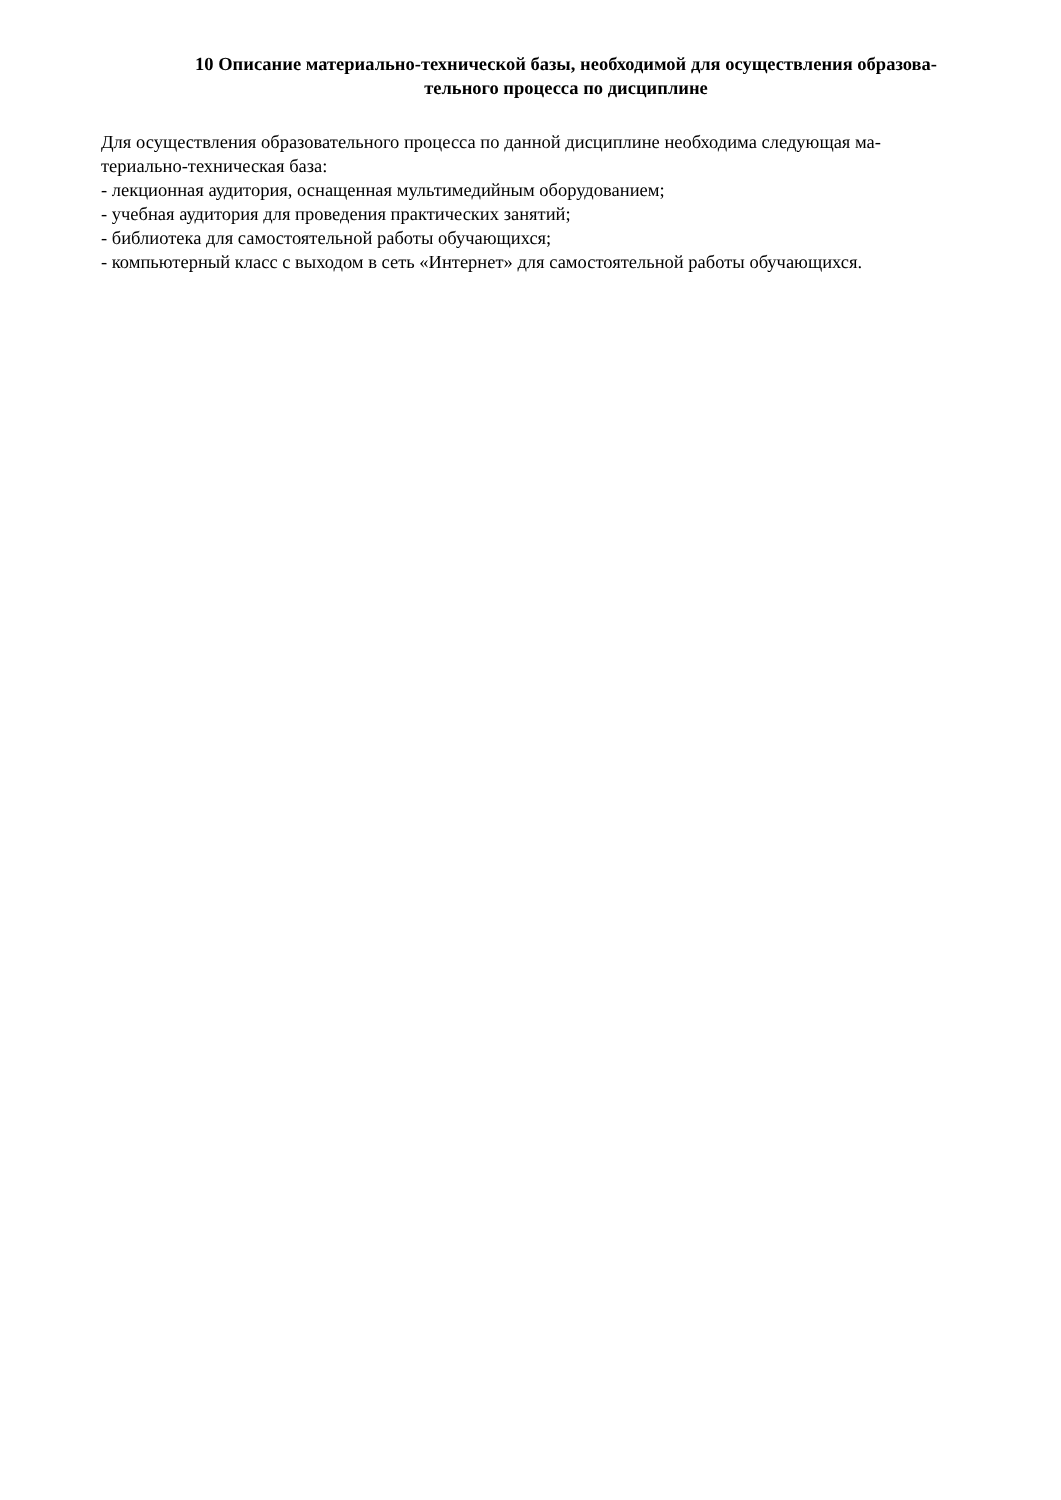10 Описание материально-технической базы, необходимой для осуществления образова-
тельного процесса по дисциплине
Для осуществления образовательного процесса по данной дисциплине необходима следующая ма-
териально-техническая база:
- лекционная аудитория, оснащенная мультимедийным оборудованием;
- учебная аудитория для проведения практических занятий;
- библиотека для самостоятельной работы обучающихся;
- компьютерный класс с выходом в сеть «Интернет» для самостоятельной работы обучающихся.